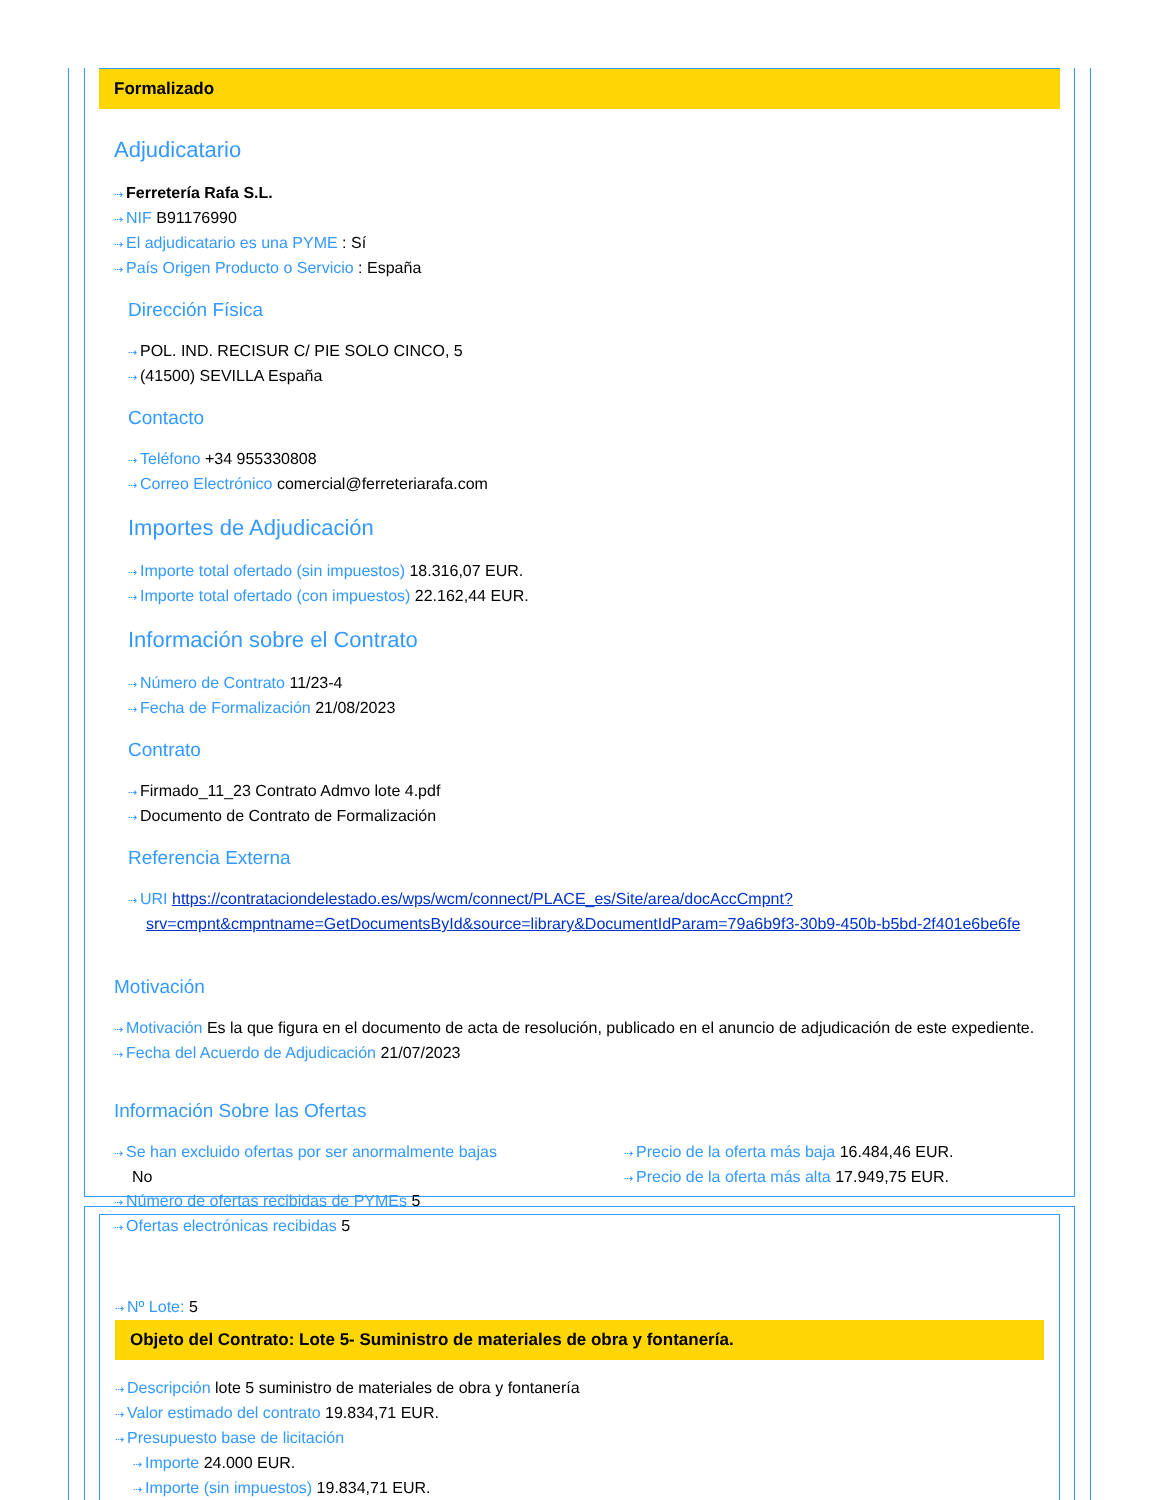Formalizado
Adjudicatario
⇢ Ferretería Rafa S.L.
⇢ NIF B91176990
⇢ El adjudicatario es una PYME : Sí
⇢ País Origen Producto o Servicio : España
Dirección Física
⇢ POL. IND. RECISUR C/ PIE SOLO CINCO, 5
⇢ (41500) SEVILLA España
Contacto
⇢ Teléfono +34 955330808
⇢ Correo Electrónico comercial@ferreteriarafa.com
Importes de Adjudicación
⇢ Importe total ofertado (sin impuestos) 18.316,07 EUR.
⇢ Importe total ofertado (con impuestos) 22.162,44 EUR.
Información sobre el Contrato
⇢ Número de Contrato 11/23-4
⇢ Fecha de Formalización 21/08/2023
Contrato
⇢ Firmado_11_23 Contrato Admvo lote 4.pdf
⇢ Documento de Contrato de Formalización
Referencia Externa
⇢ URI https://contrataciondelestado.es/wps/wcm/connect/PLACE_es/Site/area/docAccCmpnt?srv=cmpnt&cmpntname=GetDocumentsById&source=library&DocumentIdParam=79a6b9f3-30b9-450b-b5bd-2f401e6be6fe
Motivación
⇢ Motivación Es la que figura en el documento de acta de resolución, publicado en el anuncio de adjudicación de este expediente.
⇢ Fecha del Acuerdo de Adjudicación 21/07/2023
Información Sobre las Ofertas
⇢ Se han excluido ofertas por ser anormalmente bajas
No
⇢ Número de ofertas recibidas de PYMEs 5
⇢ Ofertas electrónicas recibidas 5
⇢ Precio de la oferta más baja 16.484,46 EUR.
⇢ Precio de la oferta más alta 17.949,75 EUR.
⇢ Nº Lote: 5
Objeto del Contrato: Lote 5- Suministro de materiales de obra y fontanería.
⇢ Descripción lote 5 suministro de materiales de obra y fontanería
⇢ Valor estimado del contrato 19.834,71 EUR.
⇢ Presupuesto base de licitación
⇢ Importe 24.000 EUR.
⇢ Importe (sin impuestos) 19.834,71 EUR.